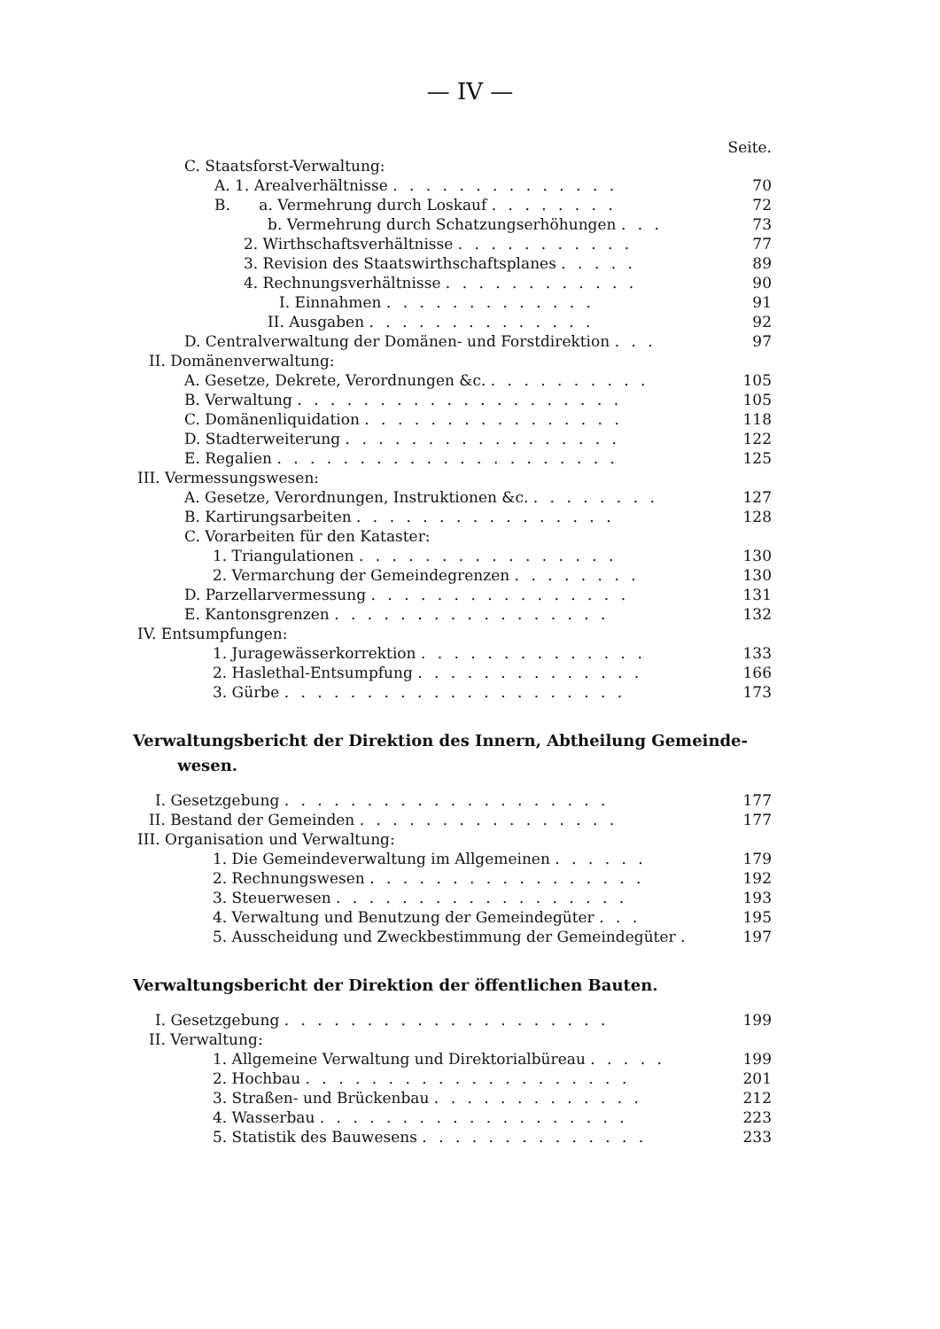— IV —
Seite.
| C. Staatsforst-Verwaltung: | |
| A. 1. Arealverhältnisse . . . . . . . . . . . . . . | 70 |
| B. a. Vermehrung durch Loskauf . . . . . . . . | 72 |
| b. Vermehrung durch Schatzungserhöhungen . . . | 73 |
| 2. Wirthschaftsverhältnisse . . . . . . . . . . . | 77 |
| 3. Revision des Staatswirthschaftsplanes . . . . . | 89 |
| 4. Rechnungsverhältnisse . . . . . . . . . . . . | 90 |
| I. Einnahmen . . . . . . . . . . . . . | 91 |
| II. Ausgaben . . . . . . . . . . . . . . | 92 |
| D. Centralverwaltung der Domänen- und Forstdirektion . . . | 97 |
| II. Domänenverwaltung: | |
| A. Gesetze, Dekrete, Verordnungen &c. . . . . . . . . . . | 105 |
| B. Verwaltung . . . . . . . . . . . . . . . . . . . . | 105 |
| C. Domänenliquidation . . . . . . . . . . . . . . . . | 118 |
| D. Stadterweiterung . . . . . . . . . . . . . . . . . | 122 |
| E. Regalien . . . . . . . . . . . . . . . . . . . . . | 125 |
| III. Vermessungswesen: | |
| A. Gesetze, Verordnungen, Instruktionen &c. . . . . . . . . | 127 |
| B. Kartirungsarbeiten . . . . . . . . . . . . . . . . | 128 |
| C. Vorarbeiten für den Kataster: | |
| 1. Triangulationen . . . . . . . . . . . . . . . . | 130 |
| 2. Vermarchung der Gemeindegrenzen . . . . . . . . | 130 |
| D. Parzellarvermessung . . . . . . . . . . . . . . . . | 131 |
| E. Kantonsgrenzen . . . . . . . . . . . . . . . . . | 132 |
| IV. Entsumpfungen: | |
| 1. Juragewässerkorrektion . . . . . . . . . . . . . . | 133 |
| 2. Haslethal-Entsumpfung . . . . . . . . . . . . . . | 166 |
| 3. Gürbe . . . . . . . . . . . . . . . . . . . . . | 173 |
Verwaltungsbericht der Direktion des Innern, Abtheilung Gemeinde-
wesen.
| I. Gesetzgebung . . . . . . . . . . . . . . . . . . . . | 177 |
| II. Bestand der Gemeinden . . . . . . . . . . . . . . . . | 177 |
| III. Organisation und Verwaltung: | |
| 1. Die Gemeindeverwaltung im Allgemeinen . . . . . . | 179 |
| 2. Rechnungswesen . . . . . . . . . . . . . . . . . | 192 |
| 3. Steuerwesen . . . . . . . . . . . . . . . . . . | 193 |
| 4. Verwaltung und Benutzung der Gemeindegüter . . . | 195 |
| 5. Ausscheidung und Zweckbestimmung der Gemeindegüter . | 197 |
Verwaltungsbericht der Direktion der öffentlichen Bauten.
| I. Gesetzgebung . . . . . . . . . . . . . . . . . . . . | 199 |
| II. Verwaltung: | |
| 1. Allgemeine Verwaltung und Direktorialbüreau . . . . . | 199 |
| 2. Hochbau . . . . . . . . . . . . . . . . . . . . | 201 |
| 3. Straßen- und Brückenbau . . . . . . . . . . . . . | 212 |
| 4. Wasserbau . . . . . . . . . . . . . . . . . . . | 223 |
| 5. Statistik des Bauwesens . . . . . . . . . . . . . . | 233 |